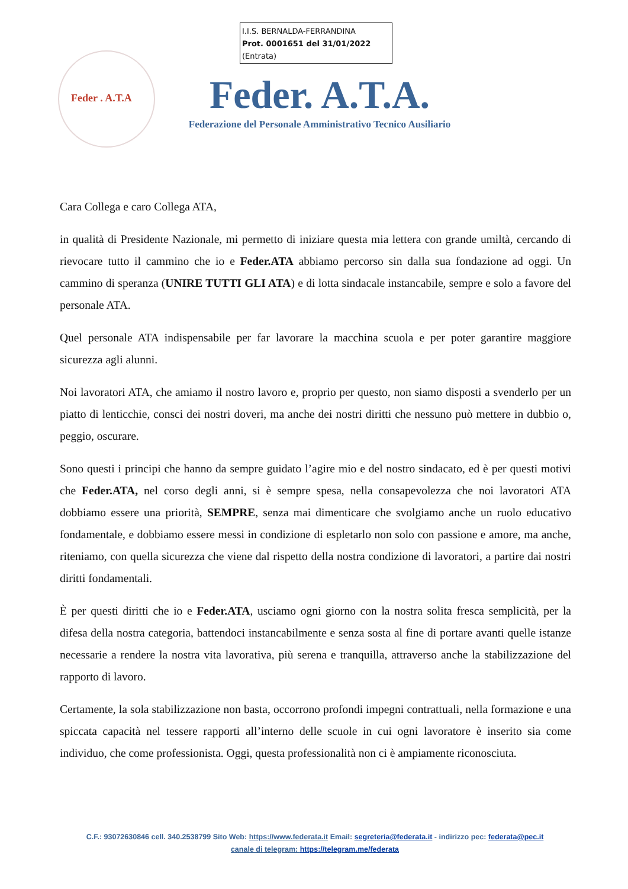I.I.S. BERNALDA-FERRANDINA
Prot. 0001651 del 31/01/2022
(Entrata)
Feder . A.T.A
Feder. A.T.A.
Federazione del Personale Amministrativo Tecnico Ausiliario
Cara Collega e caro Collega ATA,
in qualità di Presidente Nazionale, mi permetto di iniziare questa mia lettera con grande umiltà, cercando di rievocare tutto il cammino che io e Feder.ATA abbiamo percorso sin dalla sua fondazione ad oggi. Un cammino di speranza (UNIRE TUTTI GLI ATA) e di lotta sindacale instancabile, sempre e solo a favore del personale ATA.
Quel personale ATA indispensabile per far lavorare la macchina scuola e per poter garantire maggiore sicurezza agli alunni.
Noi lavoratori ATA, che amiamo il nostro lavoro e, proprio per questo, non siamo disposti a svenderlo per un piatto di lenticchie, consci dei nostri doveri, ma anche dei nostri diritti che nessuno può mettere in dubbio o, peggio, oscurare.
Sono questi i principi che hanno da sempre guidato l’agire mio e del nostro sindacato, ed è per questi motivi che Feder.ATA, nel corso degli anni, si è sempre spesa, nella consapevolezza che noi lavoratori ATA dobbiamo essere una priorità, SEMPRE, senza mai dimenticare che svolgiamo anche un ruolo educativo fondamentale, e dobbiamo essere messi in condizione di espletarlo non solo con passione e amore, ma anche, riteniamo, con quella sicurezza che viene dal rispetto della nostra condizione di lavoratori, a partire dai nostri diritti fondamentali.
È per questi diritti che io e Feder.ATA, usciamo ogni giorno con la nostra solita fresca semplicità, per la difesa della nostra categoria, battendoci instancabilmente e senza sosta al fine di portare avanti quelle istanze necessarie a rendere la nostra vita lavorativa, più serena e tranquilla, attraverso anche la stabilizzazione del rapporto di lavoro.
Certamente, la sola stabilizzazione non basta, occorrono profondi impegni contrattuali, nella formazione e una spiccata capacità nel tessere rapporti all’interno delle scuole in cui ogni lavoratore è inserito sia come individuo, che come professionista. Oggi, questa professionalità non ci è ampiamente riconosciuta.
C.F.: 93072630846 cell. 340.2538799 Sito Web: https://www.federata.it Email: segreteria@federata.it - indirizzo pec: federata@pec.it
canale di telegram: https://telegram.me/federata